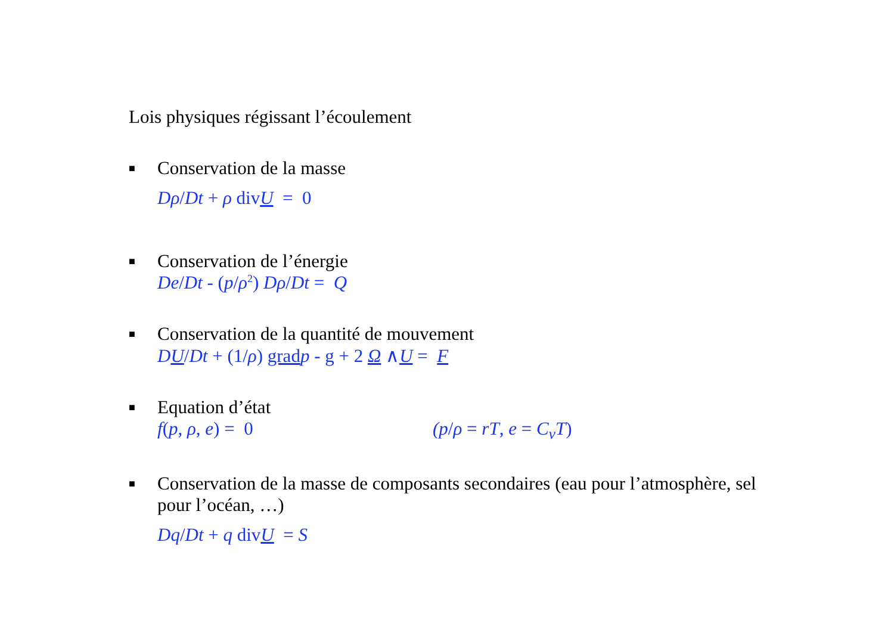Lois physiques régissant l’écoulement
■ Conservation de la masse
Dρ/Dt + ρ divU = 0
■ Conservation de l’énergie
De/Dt - (p/ρ<sup>2</sup>) Dρ/Dt = Q
■ Conservation de la quantité de mouvement
DU/Dt + (1/ρ) grad p - g + 2 Ω ∧U = F
■ Equation d’état
f(p, ρ, e) = 0 (p/ρ = rT, e = C<sub>v</sub>T)
■ Conservation de la masse de composants secondaires (eau pour l’atmosphère, sel pour l’océan, …)
Dq/Dt + q divU = S